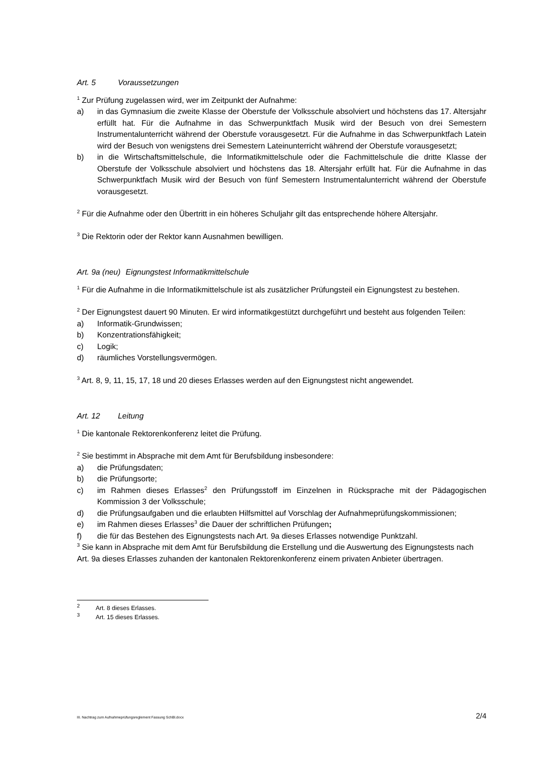Art. 5 Voraussetzungen
<sup>1</sup> Zur Prüfung zugelassen wird, wer im Zeitpunkt der Aufnahme:
a) in das Gymnasium die zweite Klasse der Oberstufe der Volksschule absolviert und höchstens das 17. Altersjahr erfüllt hat. Für die Aufnahme in das Schwerpunktfach Musik wird der Besuch von drei Semestern Instrumentalunterricht während der Oberstufe vorausgesetzt. Für die Aufnahme in das Schwerpunktfach Latein wird der Besuch von wenigstens drei Semestern Lateinunterricht während der Oberstufe vorausgesetzt;
b) in die Wirtschaftsmittelschule, die Informatikmittelschule oder die Fachmittelschule die dritte Klasse der Oberstufe der Volksschule absolviert und höchstens das 18. Altersjahr erfüllt hat. Für die Aufnahme in das Schwerpunktfach Musik wird der Besuch von fünf Semestern Instrumentalunterricht während der Oberstufe vorausgesetzt.
<sup>2</sup> Für die Aufnahme oder den Übertritt in ein höheres Schuljahr gilt das entsprechende höhere Altersjahr.
<sup>3</sup> Die Rektorin oder der Rektor kann Ausnahmen bewilligen.
Art. 9a (neu) Eignungstest Informatikmittelschule
<sup>1</sup> Für die Aufnahme in die Informatikmittelschule ist als zusätzlicher Prüfungsteil ein Eignungstest zu bestehen.
<sup>2</sup> Der Eignungstest dauert 90 Minuten. Er wird informatikgestützt durchgeführt und besteht aus folgenden Teilen:
a) Informatik-Grundwissen;
b) Konzentrationsfähigkeit;
c) Logik;
d) räumliches Vorstellungsvermögen.
<sup>3</sup> Art. 8, 9, 11, 15, 17, 18 und 20 dieses Erlasses werden auf den Eignungstest nicht angewendet.
Art. 12 Leitung
<sup>1</sup> Die kantonale Rektorenkonferenz leitet die Prüfung.
<sup>2</sup> Sie bestimmt in Absprache mit dem Amt für Berufsbildung insbesondere:
a) die Prüfungsdaten;
b) die Prüfungsorte;
c) im Rahmen dieses Erlasses<sup>2</sup> den Prüfungsstoff im Einzelnen in Rücksprache mit der Pädagogischen Kommission 3 der Volksschule;
d) die Prüfungsaufgaben und die erlaubten Hilfsmittel auf Vorschlag der Aufnahmeprüfungskommissionen;
e) im Rahmen dieses Erlasses<sup>3</sup> die Dauer der schriftlichen Prüfungen;
f) die für das Bestehen des Eignungstests nach Art. 9a dieses Erlasses notwendige Punktzahl.
<sup>3</sup> Sie kann in Absprache mit dem Amt für Berufsbildung die Erstellung und die Auswertung des Eignungstests nach Art. 9a dieses Erlasses zuhanden der kantonalen Rektorenkonferenz einem privaten Anbieter übertragen.
<sup>2</sup> Art. 8 dieses Erlasses.
<sup>3</sup> Art. 15 dieses Erlasses.
III. Nachtrag zum Aufnahmeprüfungsreglement Fassung SchBl.docx 2/4